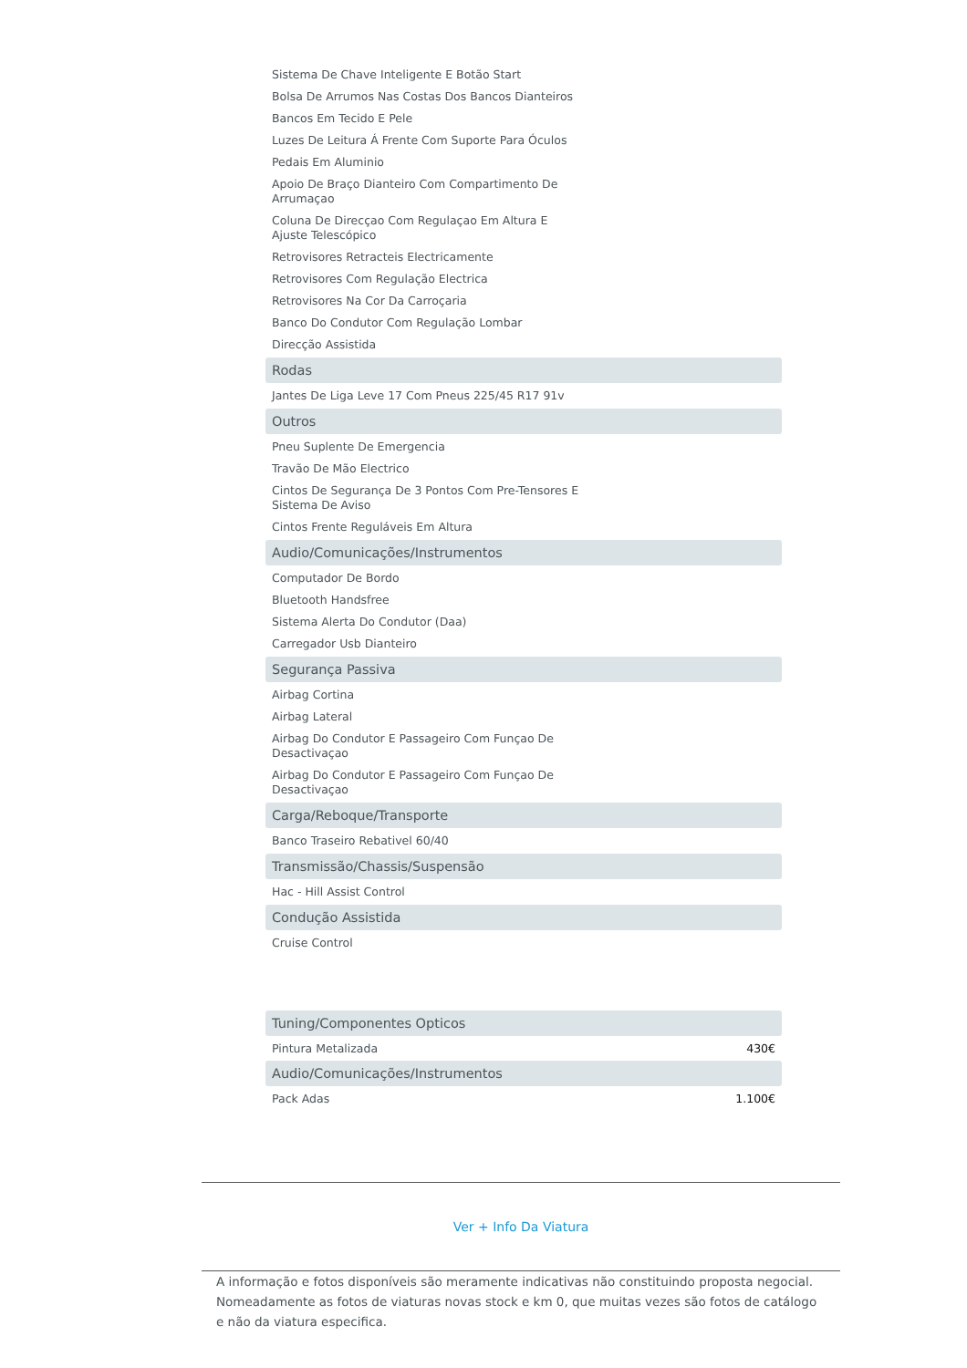Sistema De Chave Inteligente E Botão Start
Bolsa De Arrumos Nas Costas Dos Bancos Dianteiros
Bancos Em Tecido E Pele
Luzes De Leitura Á Frente Com Suporte Para Óculos
Pedais Em Aluminio
Apoio De Braço Dianteiro Com Compartimento De Arrumaçao
Coluna De Direcçao Com Regulaçao Em Altura E Ajuste Telescópico
Retrovisores Retracteis Electricamente
Retrovisores Com Regulação Electrica
Retrovisores Na Cor Da Carroçaria
Banco Do Condutor Com Regulação Lombar
Direcção Assistida
Rodas
Jantes De Liga Leve 17 Com Pneus 225/45 R17 91v
Outros
Pneu Suplente De Emergencia
Travão De Mão Electrico
Cintos De Segurança De 3 Pontos Com Pre-Tensores E Sistema De Aviso
Cintos Frente Reguláveis Em Altura
Audio/Comunicações/Instrumentos
Computador De Bordo
Bluetooth Handsfree
Sistema Alerta Do Condutor (Daa)
Carregador Usb Dianteiro
Segurança Passiva
Airbag Cortina
Airbag Lateral
Airbag Do Condutor E Passageiro Com Funçao De Desactivaçao
Airbag Do Condutor E Passageiro Com Funçao De Desactivaçao
Carga/Reboque/Transporte
Banco Traseiro Rebativel 60/40
Transmissão/Chassis/Suspensão
Hac - Hill Assist Control
Condução Assistida
Cruise Control
Tuning/Componentes Opticos
Pintura Metalizada 430€
Audio/Comunicações/Instrumentos
Pack Adas 1.100€
Ver + Info Da Viatura
A informação e fotos disponíveis são meramente indicativas não constituindo proposta negocial. Nomeadamente as fotos de viaturas novas stock e km 0, que muitas vezes são fotos de catálogo e não da viatura especifica.